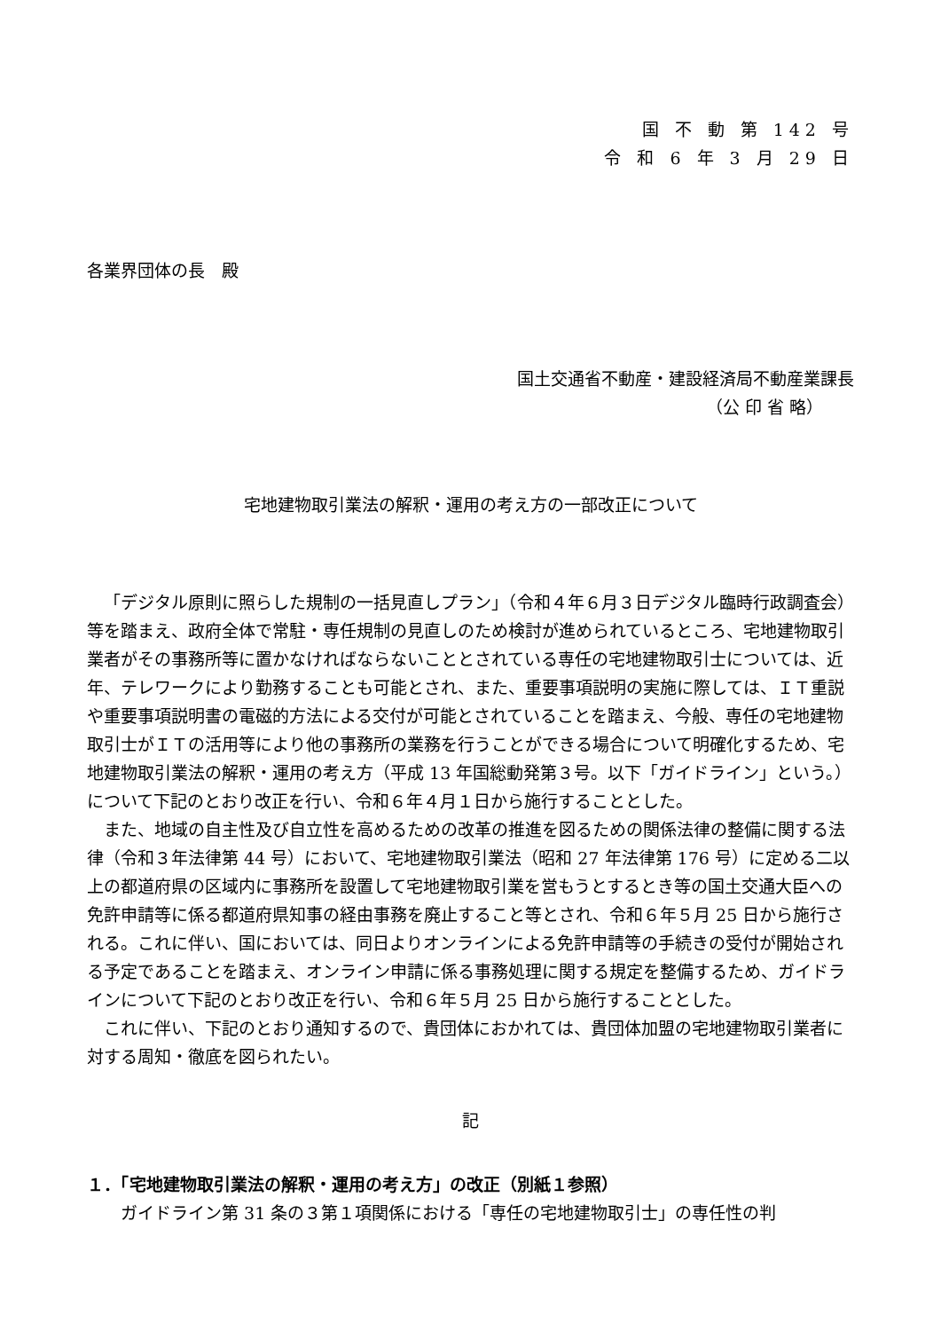国 不 動 第 142 号
令 和 6 年 3 月 29 日
各業界団体の長　殿
国土交通省不動産・建設経済局不動産業課長
（公 印 省 略）
宅地建物取引業法の解釈・運用の考え方の一部改正について
「デジタル原則に照らした規制の一括見直しプラン」（令和４年６月３日デジタル臨時行政調査会）等を踏まえ、政府全体で常駐・専任規制の見直しのため検討が進められているところ、宅地建物取引業者がその事務所等に置かなければならないこととされている専任の宅地建物取引士については、近年、テレワークにより勤務することも可能とされ、また、重要事項説明の実施に際しては、ＩＴ重説や重要事項説明書の電磁的方法による交付が可能とされていることを踏まえ、今般、専任の宅地建物取引士がＩＴの活用等により他の事務所の業務を行うことができる場合について明確化するため、宅地建物取引業法の解釈・運用の考え方（平成 13 年国総動発第３号。以下「ガイドライン」という。）について下記のとおり改正を行い、令和６年４月１日から施行することとした。
また、地域の自主性及び自立性を高めるための改革の推進を図るための関係法律の整備に関する法律（令和３年法律第 44 号）において、宅地建物取引業法（昭和 27 年法律第 176 号）に定める二以上の都道府県の区域内に事務所を設置して宅地建物取引業を営もうとするとき等の国土交通大臣への免許申請等に係る都道府県知事の経由事務を廃止すること等とされ、令和６年５月 25 日から施行される。これに伴い、国においては、同日よりオンラインによる免許申請等の手続きの受付が開始される予定であることを踏まえ、オンライン申請に係る事務処理に関する規定を整備するため、ガイドラインについて下記のとおり改正を行い、令和６年５月 25 日から施行することとした。
これに伴い、下記のとおり通知するので、貴団体におかれては、貴団体加盟の宅地建物取引業者に対する周知・徹底を図られたい。
記
１．「宅地建物取引業法の解釈・運用の考え方」の改正（別紙１参照）
ガイドライン第 31 条の３第１項関係における「専任の宅地建物取引士」の専任性の判